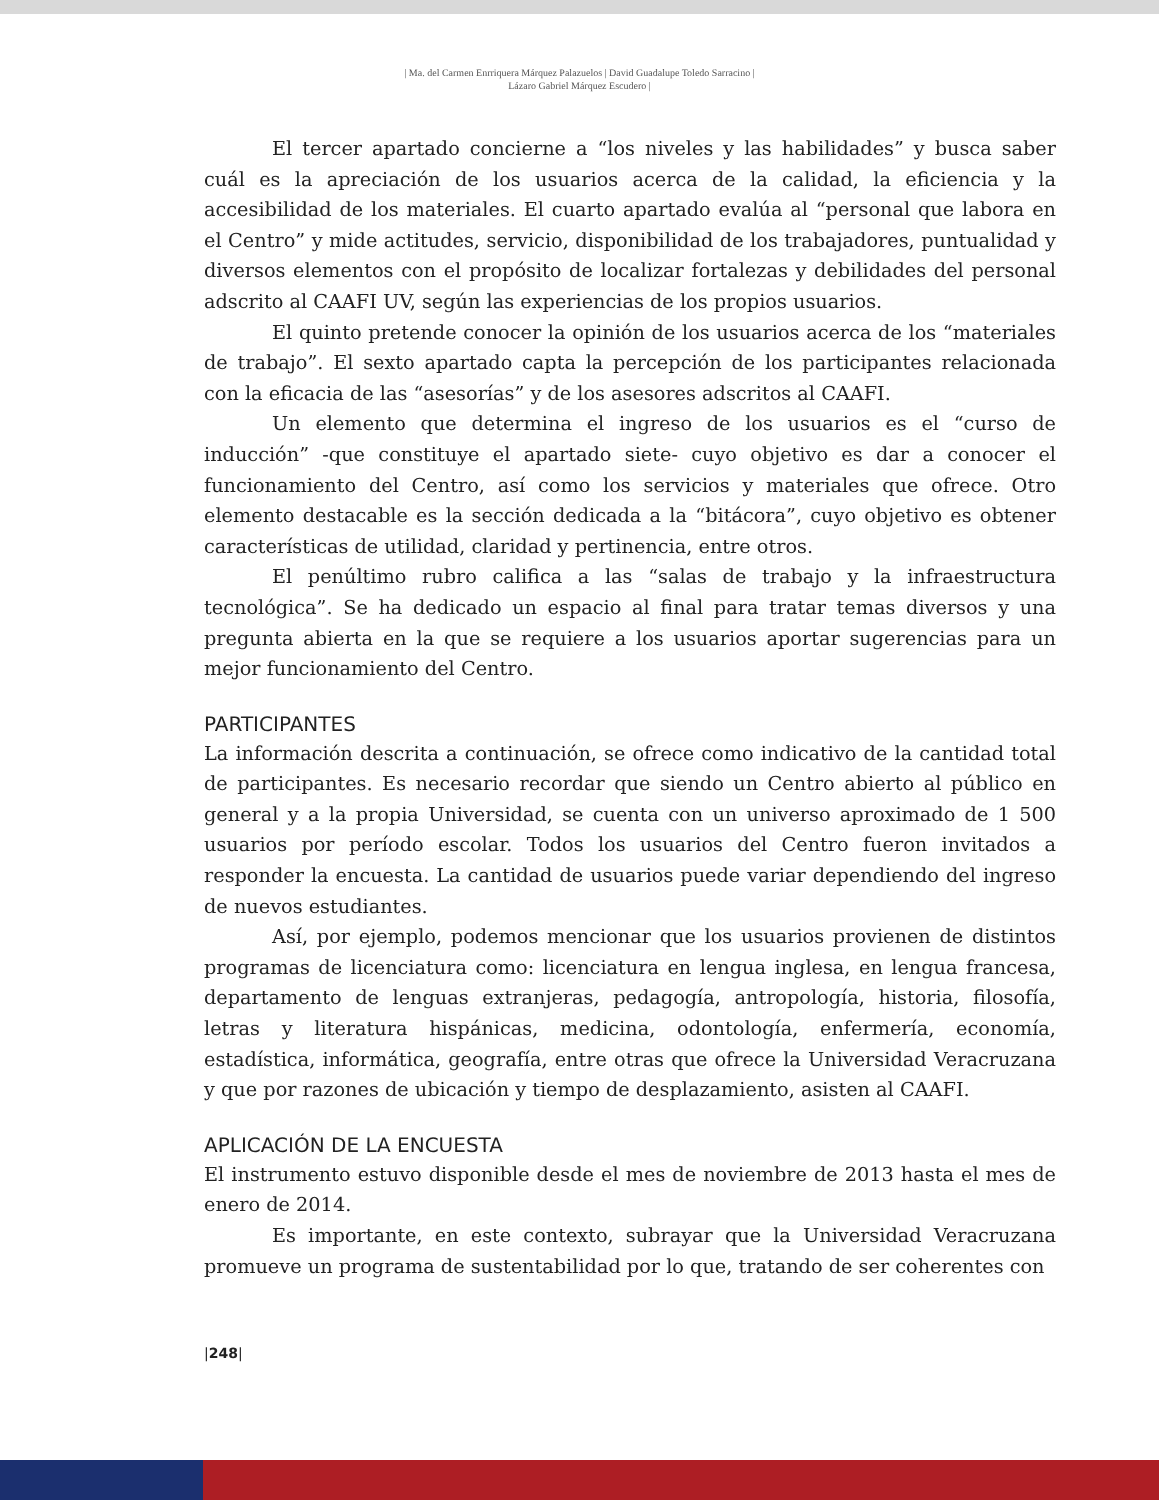| Ma. del Carmen Enrriquera Márquez Palazuelos | David Guadalupe Toledo Sarracino |
Lázaro Gabriel Márquez Escudero |
El tercer apartado concierne a “los niveles y las habilidades” y busca saber cuál es la apreciación de los usuarios acerca de la calidad, la eficiencia y la accesibilidad de los materiales. El cuarto apartado evalúa al “personal que labora en el Centro” y mide actitudes, servicio, disponibilidad de los trabajadores, puntualidad y diversos elementos con el propósito de localizar fortalezas y debilidades del personal adscrito al CAAFI UV, según las experiencias de los propios usuarios.
El quinto pretende conocer la opinión de los usuarios acerca de los “materiales de trabajo”. El sexto apartado capta la percepción de los participantes relacionada con la eficacia de las “asesorías” y de los asesores adscritos al CAAFI.
Un elemento que determina el ingreso de los usuarios es el “curso de inducción” -que constituye el apartado siete- cuyo objetivo es dar a conocer el funcionamiento del Centro, así como los servicios y materiales que ofrece. Otro elemento destacable es la sección dedicada a la “bitácora”, cuyo objetivo es obtener características de utilidad, claridad y pertinencia, entre otros.
El penúltimo rubro califica a las “salas de trabajo y la infraestructura tecnológica”. Se ha dedicado un espacio al final para tratar temas diversos y una pregunta abierta en la que se requiere a los usuarios aportar sugerencias para un mejor funcionamiento del Centro.
PARTICIPANTES
La información descrita a continuación, se ofrece como indicativo de la cantidad total de participantes. Es necesario recordar que siendo un Centro abierto al público en general y a la propia Universidad, se cuenta con un universo aproximado de 1 500 usuarios por período escolar. Todos los usuarios del Centro fueron invitados a responder la encuesta. La cantidad de usuarios puede variar dependiendo del ingreso de nuevos estudiantes.
Así, por ejemplo, podemos mencionar que los usuarios provienen de distintos programas de licenciatura como: licenciatura en lengua inglesa, en lengua francesa, departamento de lenguas extranjeras, pedagogía, antropología, historia, filosofía, letras y literatura hispánicas, medicina, odontología, enfermería, economía, estadística, informática, geografía, entre otras que ofrece la Universidad Veracruzana y que por razones de ubicación y tiempo de desplazamiento, asisten al CAAFI.
APLICACIÓN DE LA ENCUESTA
El instrumento estuvo disponible desde el mes de noviembre de 2013 hasta el mes de enero de 2014.
Es importante, en este contexto, subrayar que la Universidad Veracruzana promueve un programa de sustentabilidad por lo que, tratando de ser coherentes con
|248|